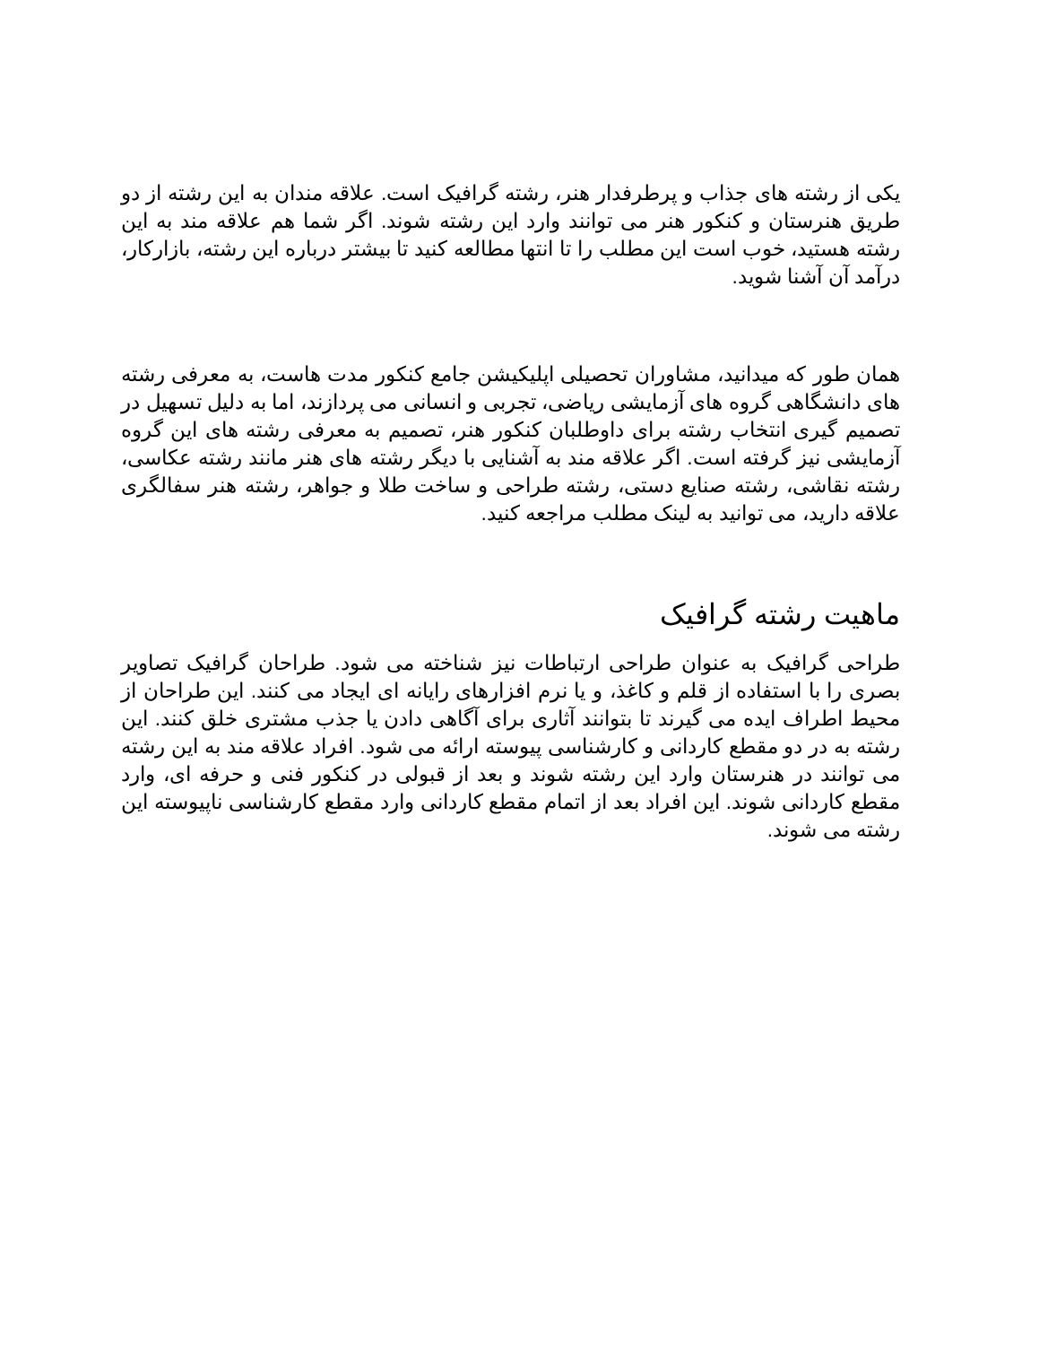یکی از رشته های جذاب و پرطرفدار هنر، رشته گرافیک است. علاقه مندان به این رشته از دو طریق هنرستان و کنکور هنر می توانند وارد این رشته شوند. اگر شما هم علاقه مند به این رشته هستید، خوب است این مطلب را تا انتها مطالعه کنید تا بیشتر درباره این رشته، بازارکار، درآمد آن آشنا شوید.
همان طور که میدانید، مشاوران تحصیلی اپلیکیشن جامع کنکور مدت هاست، به معرفی رشته های دانشگاهی گروه های آزمایشی ریاضی، تجربی و انسانی می پردازند، اما به دلیل تسهیل در تصمیم گیری انتخاب رشته برای داوطلبان کنکور هنر، تصمیم به معرفی رشته های این گروه آزمایشی نیز گرفته است. اگر علاقه مند به آشنایی با دیگر رشته های هنر مانند رشته عکاسی، رشته نقاشی، رشته صنایع دستی، رشته طراحی و ساخت طلا و جواهر، رشته هنر سفالگری علاقه دارید، می توانید به لینک مطلب مراجعه کنید.
ماهیت رشته گرافیک
طراحی گرافیک به عنوان طراحی ارتباطات نیز شناخته می شود. طراحان گرافیک تصاویر بصری را با استفاده از قلم و کاغذ، و یا نرم افزارهای رایانه ای ایجاد می کنند. این طراحان از محیط اطراف ایده می گیرند تا بتوانند آثاری برای آگاهی دادن یا جذب مشتری خلق کنند. این رشته به در دو مقطع کاردانی و کارشناسی پیوسته ارائه می شود. افراد علاقه مند به این رشته می توانند در هنرستان وارد این رشته شوند و بعد از قبولی در کنکور فنی و حرفه ای، وارد مقطع کاردانی شوند. این افراد بعد از اتمام مقطع کاردانی وارد مقطع کارشناسی ناپیوسته این رشته می شوند.